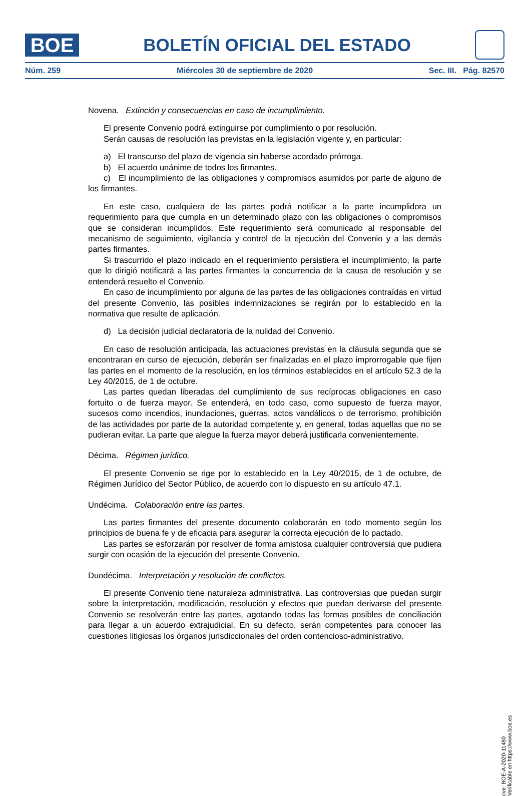BOE
BOLETÍN OFICIAL DEL ESTADO
Núm. 259 Miércoles 30 de septiembre de 2020 Sec. III. Pág. 82570
Novena. Extinción y consecuencias en caso de incumplimiento.
El presente Convenio podrá extinguirse por cumplimiento o por resolución.
Serán causas de resolución las previstas en la legislación vigente y, en particular:
a) El transcurso del plazo de vigencia sin haberse acordado prórroga.
b) El acuerdo unánime de todos los firmantes.
c) El incumplimiento de las obligaciones y compromisos asumidos por parte de alguno de los firmantes.
En este caso, cualquiera de las partes podrá notificar a la parte incumplidora un requerimiento para que cumpla en un determinado plazo con las obligaciones o compromisos que se consideran incumplidos. Este requerimiento será comunicado al responsable del mecanismo de seguimiento, vigilancia y control de la ejecución del Convenio y a las demás partes firmantes.
Si trascurrido el plazo indicado en el requerimiento persistiera el incumplimiento, la parte que lo dirigió notificará a las partes firmantes la concurrencia de la causa de resolución y se entenderá resuelto el Convenio.
En caso de incumplimiento por alguna de las partes de las obligaciones contraídas en virtud del presente Convenio, las posibles indemnizaciones se regirán por lo establecido en la normativa que resulte de aplicación.
d) La decisión judicial declaratoria de la nulidad del Convenio.
En caso de resolución anticipada, las actuaciones previstas en la cláusula segunda que se encontraran en curso de ejecución, deberán ser finalizadas en el plazo improrrogable que fijen las partes en el momento de la resolución, en los términos establecidos en el artículo 52.3 de la Ley 40/2015, de 1 de octubre.
Las partes quedan liberadas del cumplimiento de sus recíprocas obligaciones en caso fortuito o de fuerza mayor. Se entenderá, en todo caso, como supuesto de fuerza mayor, sucesos como incendios, inundaciones, guerras, actos vandálicos o de terrorismo, prohibición de las actividades por parte de la autoridad competente y, en general, todas aquellas que no se pudieran evitar. La parte que alegue la fuerza mayor deberá justificarla convenientemente.
Décima. Régimen jurídico.
El presente Convenio se rige por lo establecido en la Ley 40/2015, de 1 de octubre, de Régimen Jurídico del Sector Público, de acuerdo con lo dispuesto en su artículo 47.1.
Undécima. Colaboración entre las partes.
Las partes firmantes del presente documento colaborarán en todo momento según los principios de buena fe y de eficacia para asegurar la correcta ejecución de lo pactado.
Las partes se esforzarán por resolver de forma amistosa cualquier controversia que pudiera surgir con ocasión de la ejecución del presente Convenio.
Duodécima. Interpretación y resolución de conflictos.
El presente Convenio tiene naturaleza administrativa. Las controversias que puedan surgir sobre la interpretación, modificación, resolución y efectos que puedan derivarse del presente Convenio se resolverán entre las partes, agotando todas las formas posibles de conciliación para llegar a un acuerdo extrajudicial. En su defecto, serán competentes para conocer las cuestiones litigiosas los órganos jurisdiccionales del orden contencioso-administrativo.
cve: BOE-A-2020-11480
Verificable en https://www.boe.es